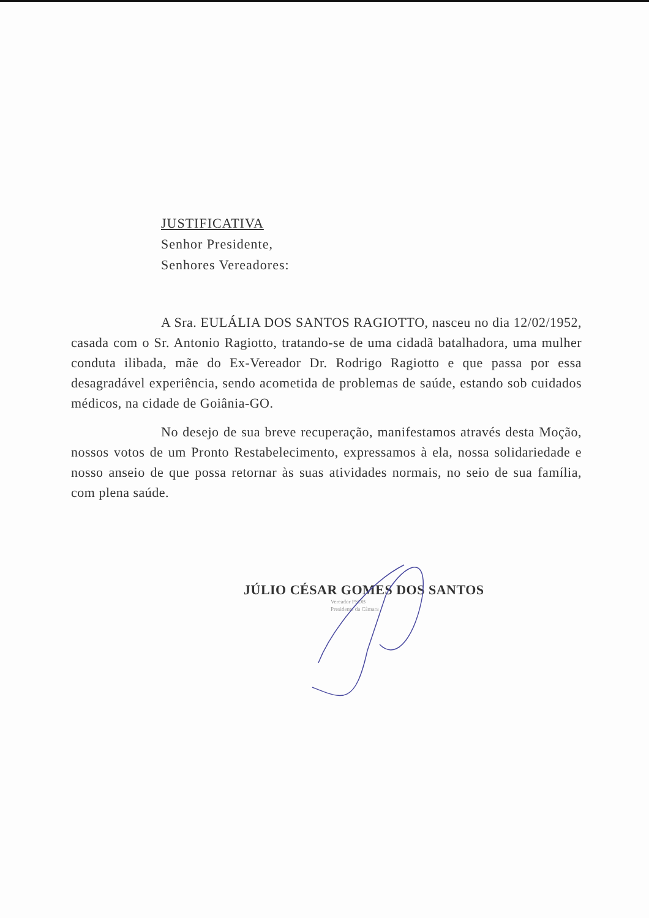JUSTIFICATIVA
Senhor Presidente,
Senhores Vereadores:
A Sra. EULÁLIA DOS SANTOS RAGIOTTO, nasceu no dia 12/02/1952, casada com o Sr. Antonio Ragiotto, tratando-se de uma cidadã batalhadora, uma mulher conduta ilibada, mãe do Ex-Vereador Dr. Rodrigo Ragiotto e que passa por essa desagradável experiência, sendo acometida de problemas de saúde, estando sob cuidados médicos, na cidade de Goiânia-GO.
No desejo de sua breve recuperação, manifestamos através desta Moção, nossos votos de um Pronto Restabelecimento, expressamos à ela, nossa solidariedade e nosso anseio de que possa retornar às suas atividades normais, no seio de sua família, com plena saúde.
JÚLIO CÉSAR GOMES DOS SANTOS
Vereador PSDB
Presidente da Câmara